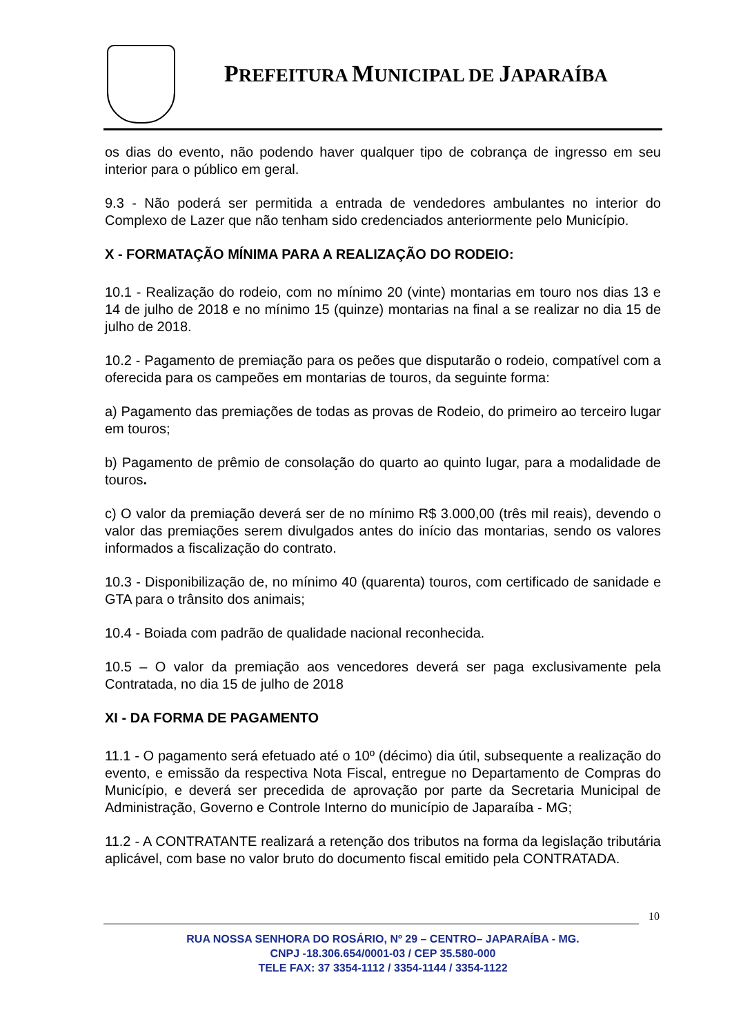PREFEITURA MUNICIPAL DE JAPARAÍBA
os dias do evento, não podendo haver qualquer tipo de cobrança de ingresso em seu interior para o público em geral.
9.3 - Não poderá ser permitida a entrada de vendedores ambulantes no interior do Complexo de Lazer que não tenham sido credenciados anteriormente pelo Município.
X - FORMATAÇÃO MÍNIMA PARA A REALIZAÇÃO DO RODEIO:
10.1 - Realização do rodeio, com no mínimo 20 (vinte) montarias em touro nos dias 13 e 14 de julho de 2018 e no mínimo 15 (quinze) montarias na final a se realizar no dia 15 de julho de 2018.
10.2 - Pagamento de premiação para os peões que disputarão o rodeio, compatível com a oferecida para os campeões em montarias de touros, da seguinte forma:
a) Pagamento das premiações de todas as provas de Rodeio, do primeiro ao terceiro lugar em touros;
b) Pagamento de prêmio de consolação do quarto ao quinto lugar, para a modalidade de touros.
c) O valor da premiação deverá ser de no mínimo R$ 3.000,00 (três mil reais), devendo o valor das premiações serem divulgados antes do início das montarias, sendo os valores informados a fiscalização do contrato.
10.3 - Disponibilização de, no mínimo 40 (quarenta) touros, com certificado de sanidade e GTA para o trânsito dos animais;
10.4 - Boiada com padrão de qualidade nacional reconhecida.
10.5 – O valor da premiação aos vencedores deverá ser paga exclusivamente pela Contratada, no dia 15 de julho de 2018
XI - DA FORMA DE PAGAMENTO
11.1 - O pagamento será efetuado até o 10º (décimo) dia útil, subsequente a realização do evento, e emissão da respectiva Nota Fiscal, entregue no Departamento de Compras do Município, e deverá ser precedida de aprovação por parte da Secretaria Municipal de Administração, Governo e Controle Interno do município de Japaraíba - MG;
11.2 - A CONTRATANTE realizará a retenção dos tributos na forma da legislação tributária aplicável, com base no valor bruto do documento fiscal emitido pela CONTRATADA.
10
RUA NOSSA SENHORA DO ROSÁRIO, Nº 29 – CENTRO– JAPARAÍBA - MG.
CNPJ -18.306.654/0001-03 / CEP 35.580-000
TELE FAX: 37 3354-1112 / 3354-1144 / 3354-1122